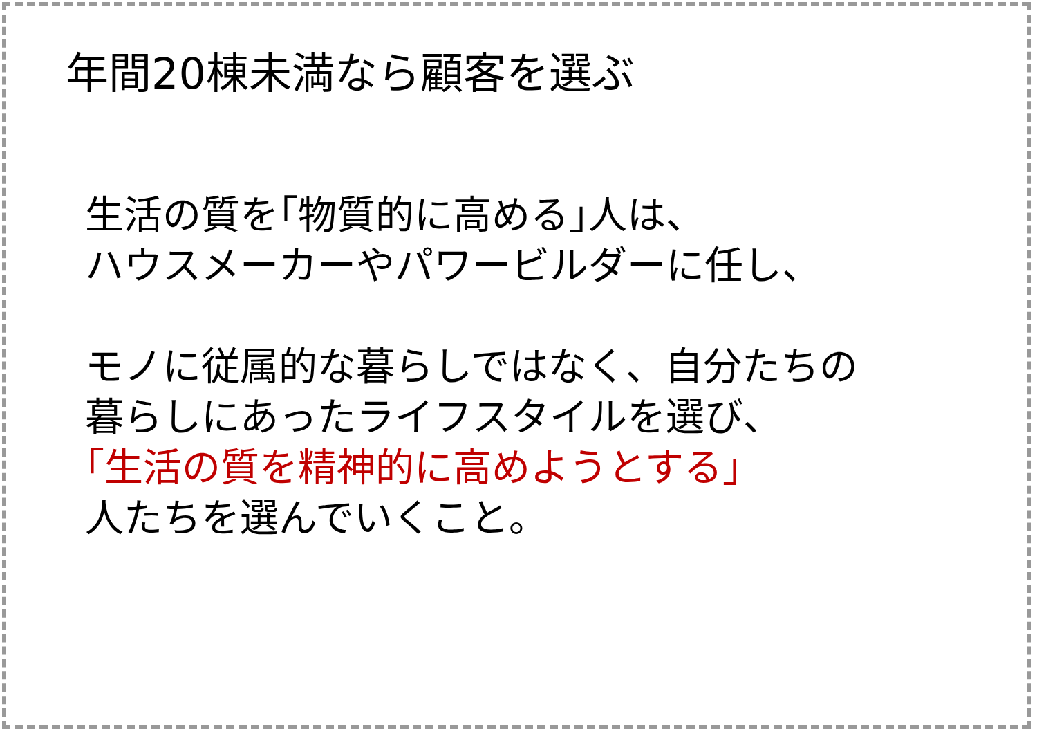年間20棟未満なら顧客を選ぶ
生活の質を｢物質的に高める｣人は、
ハウスメーカーやパワービルダーに任し、
モノに従属的な暮らしではなく、自分たちの
暮らしにあったライフスタイルを選び、
｢生活の質を精神的に高めようとする｣
人たちを選んでいくこと。